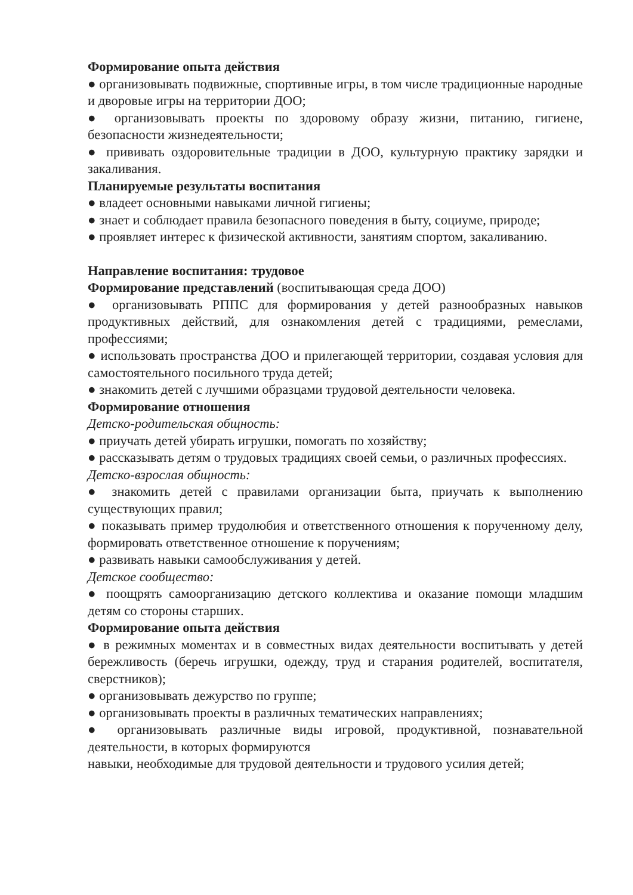Формирование опыта действия
● организовывать подвижные, спортивные игры, в том числе традиционные народные и дворовые игры на территории ДОО;
● организовывать проекты по здоровому образу жизни, питанию, гигиене, безопасности жизнедеятельности;
● прививать оздоровительные традиции в ДОО, культурную практику зарядки и закаливания.
Планируемые результаты воспитания
● владеет основными навыками личной гигиены;
● знает и соблюдает правила безопасного поведения в быту, социуме, природе;
● проявляет интерес к физической активности, занятиям спортом, закаливанию.
Направление воспитания: трудовое
Формирование представлений (воспитывающая среда ДОО)
● организовывать РППС для формирования у детей разнообразных навыков продуктивных действий, для ознакомления детей с традициями, ремеслами, профессиями;
● использовать пространства ДОО и прилегающей территории, создавая условия для самостоятельного посильного труда детей;
● знакомить детей с лучшими образцами трудовой деятельности человека.
Формирование отношения
Детско-родительская общность:
● приучать детей убирать игрушки, помогать по хозяйству;
● рассказывать детям о трудовых традициях своей семьи, о различных профессиях.
Детско-взрослая общность:
● знакомить детей с правилами организации быта, приучать к выполнению существующих правил;
● показывать пример трудолюбия и ответственного отношения к порученному делу, формировать ответственное отношение к поручениям;
● развивать навыки самообслуживания у детей.
Детское сообщество:
● поощрять самоорганизацию детского коллектива и оказание помощи младшим детям со стороны старших.
Формирование опыта действия
● в режимных моментах и в совместных видах деятельности воспитывать у детей бережливость (беречь игрушки, одежду, труд и старания родителей, воспитателя, сверстников);
● организовывать дежурство по группе;
● организовывать проекты в различных тематических направлениях;
● организовывать различные виды игровой, продуктивной, познавательной деятельности, в которых формируются
навыки, необходимые для трудовой деятельности и трудового усилия детей;